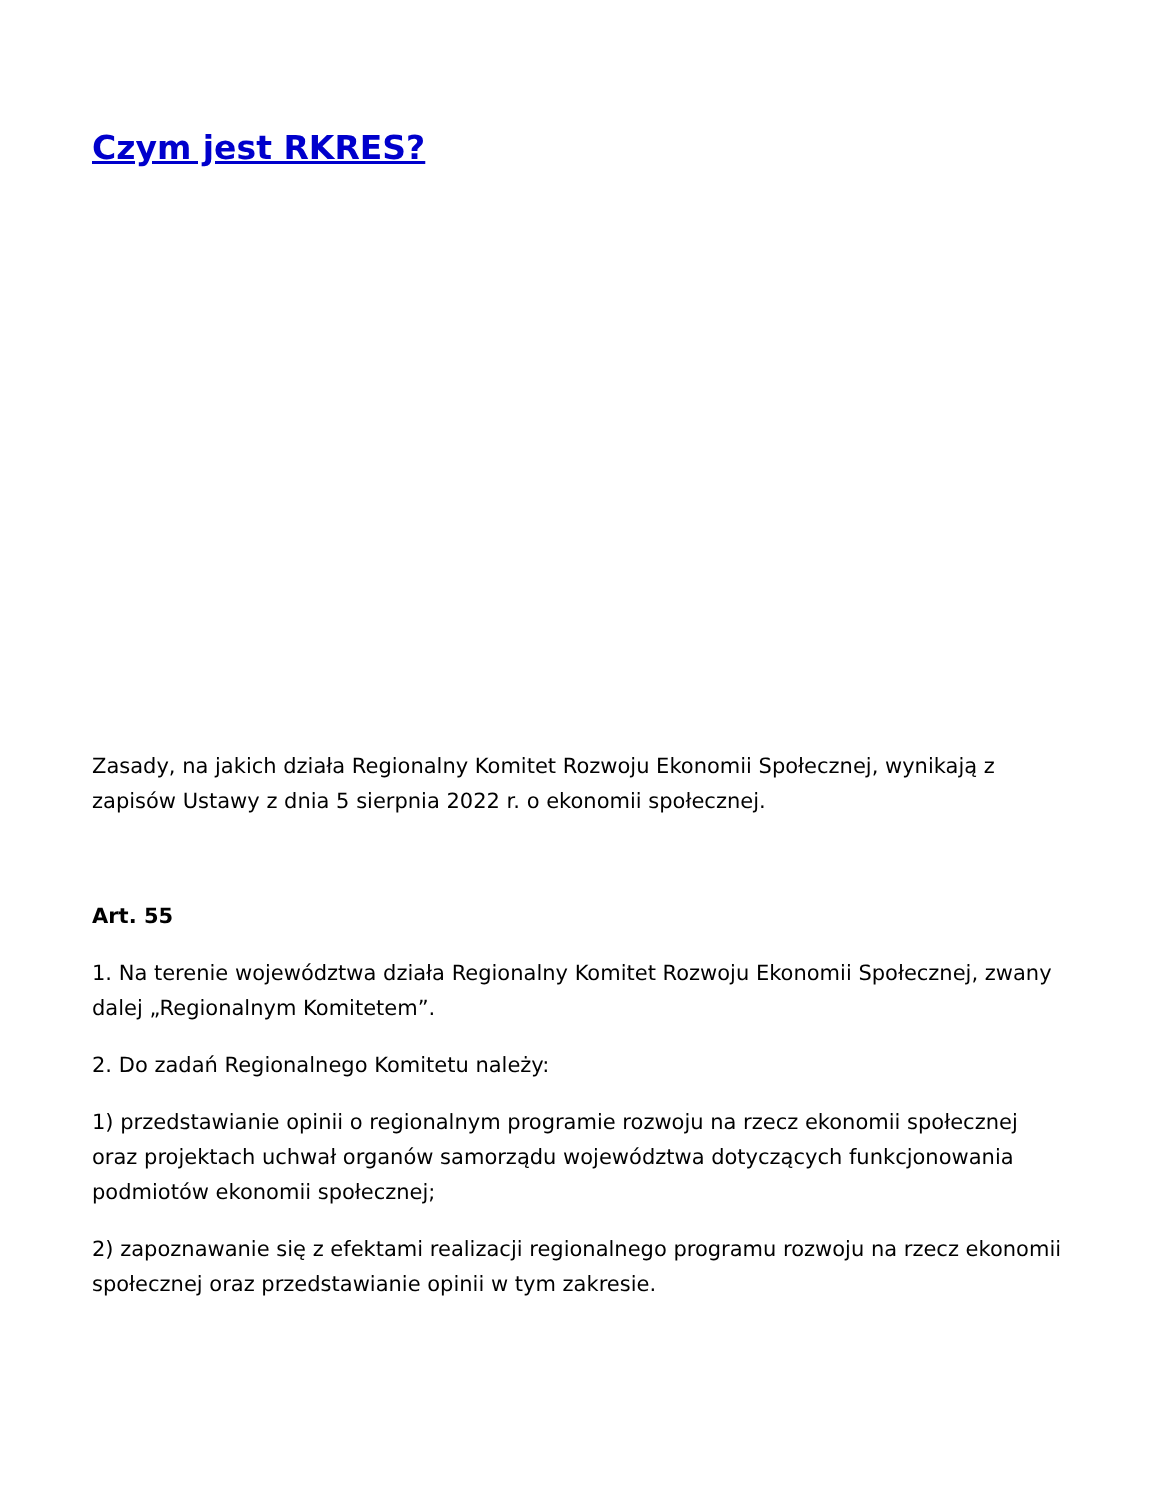Czym jest RKRES?
Zasady, na jakich działa Regionalny Komitet Rozwoju Ekonomii Społecznej, wynikają z zapisów Ustawy z dnia 5 sierpnia 2022 r. o ekonomii społecznej.
Art. 55
1. Na terenie województwa działa Regionalny Komitet Rozwoju Ekonomii Społecznej, zwany dalej „Regionalnym Komitetem”.
2. Do zadań Regionalnego Komitetu należy:
1) przedstawianie opinii o regionalnym programie rozwoju na rzecz ekonomii społecznej oraz projektach uchwał organów samorządu województwa dotyczących funkcjonowania podmiotów ekonomii społecznej;
2) zapoznawanie się z efektami realizacji regionalnego programu rozwoju na rzecz ekonomii społecznej oraz przedstawianie opinii w tym zakresie.